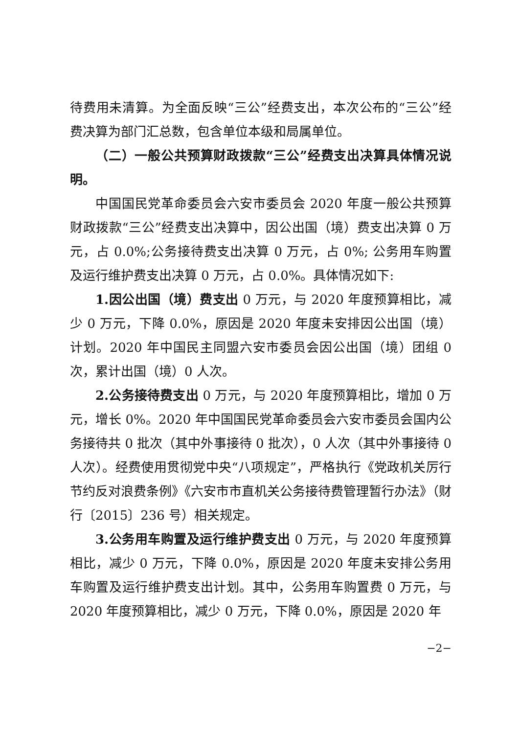待费用未清算。为全面反映“三公”经费支出，本次公布的“三公”经费决算为部门汇总数，包含单位本级和局属单位。
（二）一般公共预算财政拨款“三公”经费支出决算具体情况说明。
中国国民党革命委员会六安市委员会 2020 年度一般公共预算财政拨款“三公”经费支出决算中，因公出国（境）费支出决算 0 万元，占 0.0%;公务接待费支出决算 0 万元，占 0%; 公务用车购置及运行维护费支出决算 0 万元，占 0.0%。具体情况如下:
1.因公出国（境）费支出 0 万元，与 2020 年度预算相比，减少 0 万元，下降 0.0%，原因是 2020 年度未安排因公出国（境）计划。2020 年中国民主同盟六安市委员会因公出国（境）团组 0 次，累计出国（境）0 人次。
2.公务接待费支出 0 万元，与 2020 年度预算相比，增加 0 万元，增长 0%。2020 年中国国民党革命委员会六安市委员会国内公务接待共 0 批次（其中外事接待 0 批次），0 人次（其中外事接待 0 人次）。经费使用贯彻党中央“八项规定”，严格执行《党政机关厉行节约反对浪费条例》《六安市市直机关公务接待费管理暂行办法》（财行〔2015〕236 号）相关规定。
3.公务用车购置及运行维护费支出 0 万元，与 2020 年度预算相比，减少 0 万元，下降 0.0%，原因是 2020 年度未安排公务用车购置及运行维护费支出计划。其中，公务用车购置费 0 万元，与 2020 年度预算相比，减少 0 万元，下降 0.0%，原因是 2020 年
−2−